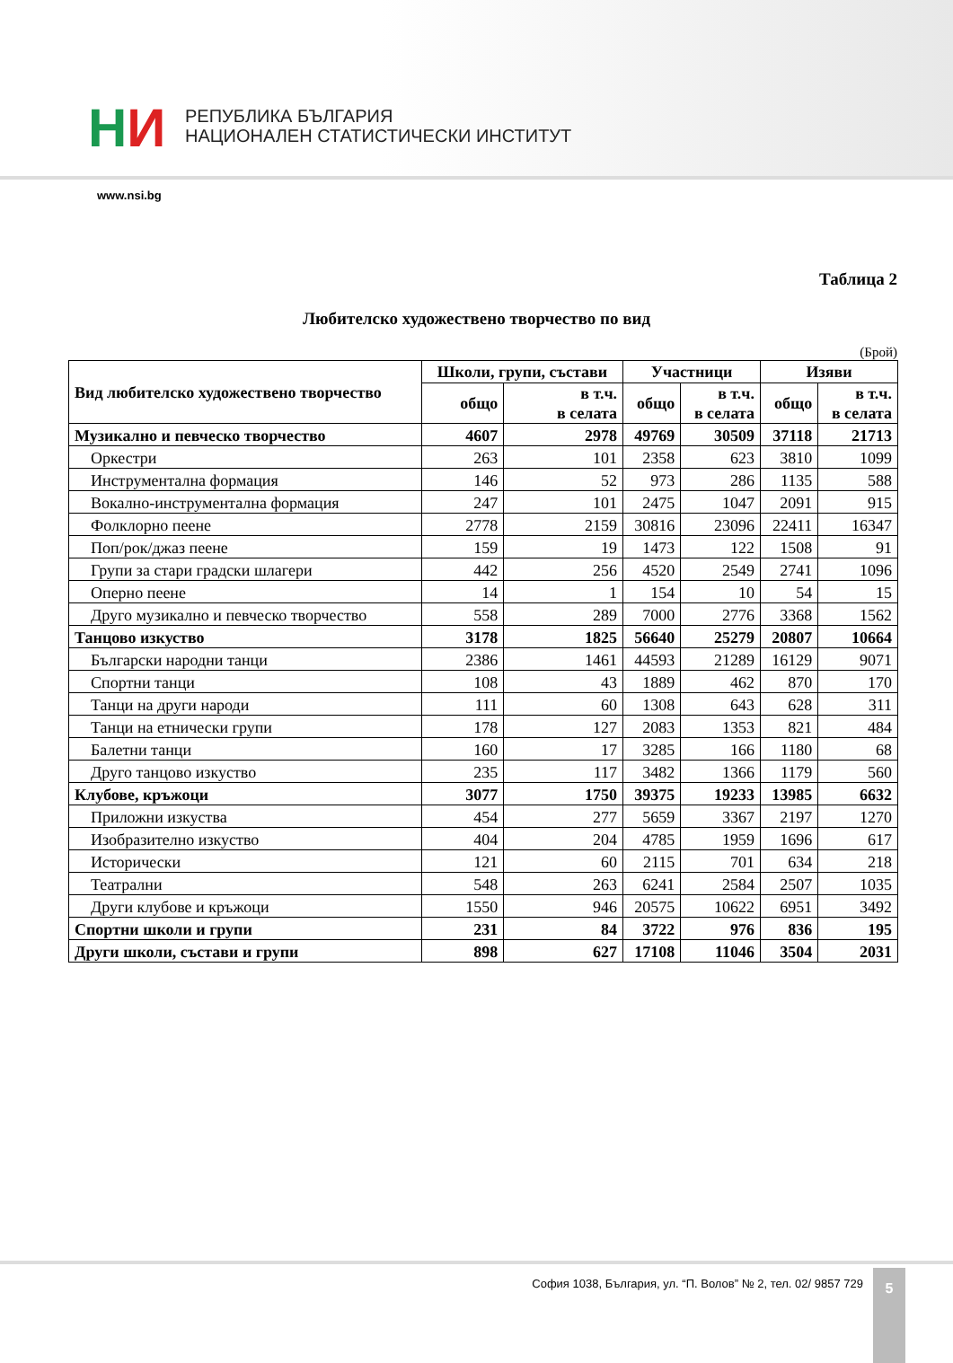НИ
РЕПУБЛИКА БЪЛГАРИЯ
НАЦИОНАЛЕН СТАТИСТИЧЕСКИ ИНСТИТУТ
www.nsi.bg
Таблица 2
Любителско художествено творчество по вид
(Брой)
| Вид любителско художествено творчество | Школи, групи, състави | | Участници | | Изяви | |
| --- | --- | --- | --- | --- | --- | --- |
| | общо | в т.ч. в селата | общо | в т.ч. в селата | общо | в т.ч. в селата |
| Музикално и певческо творчество | 4607 | 2978 | 49769 | 30509 | 37118 | 21713 |
| Оркестри | 263 | 101 | 2358 | 623 | 3810 | 1099 |
| Инструментална формация | 146 | 52 | 973 | 286 | 1135 | 588 |
| Вокално-инструментална формация | 247 | 101 | 2475 | 1047 | 2091 | 915 |
| Фолклорно пеене | 2778 | 2159 | 30816 | 23096 | 22411 | 16347 |
| Поп/рок/джаз пеене | 159 | 19 | 1473 | 122 | 1508 | 91 |
| Групи за стари градски шлагери | 442 | 256 | 4520 | 2549 | 2741 | 1096 |
| Оперно пеене | 14 | 1 | 154 | 10 | 54 | 15 |
| Друго музикално и певческо творчество | 558 | 289 | 7000 | 2776 | 3368 | 1562 |
| Танцово изкуство | 3178 | 1825 | 56640 | 25279 | 20807 | 10664 |
| Български народни танци | 2386 | 1461 | 44593 | 21289 | 16129 | 9071 |
| Спортни танци | 108 | 43 | 1889 | 462 | 870 | 170 |
| Танци на други народи | 111 | 60 | 1308 | 643 | 628 | 311 |
| Танци на етнически групи | 178 | 127 | 2083 | 1353 | 821 | 484 |
| Балетни танци | 160 | 17 | 3285 | 166 | 1180 | 68 |
| Друго танцово изкуство | 235 | 117 | 3482 | 1366 | 1179 | 560 |
| Клубове, кръжоци | 3077 | 1750 | 39375 | 19233 | 13985 | 6632 |
| Приложни изкуства | 454 | 277 | 5659 | 3367 | 2197 | 1270 |
| Изобразително изкуство | 404 | 204 | 4785 | 1959 | 1696 | 617 |
| Исторически | 121 | 60 | 2115 | 701 | 634 | 218 |
| Театрални | 548 | 263 | 6241 | 2584 | 2507 | 1035 |
| Други клубове и кръжоци | 1550 | 946 | 20575 | 10622 | 6951 | 3492 |
| Спортни школи и групи | 231 | 84 | 3722 | 976 | 836 | 195 |
| Други школи, състави и групи | 898 | 627 | 17108 | 11046 | 3504 | 2031 |
София 1038, България, ул. “П. Волов” № 2, тел. 02/ 9857 729
5